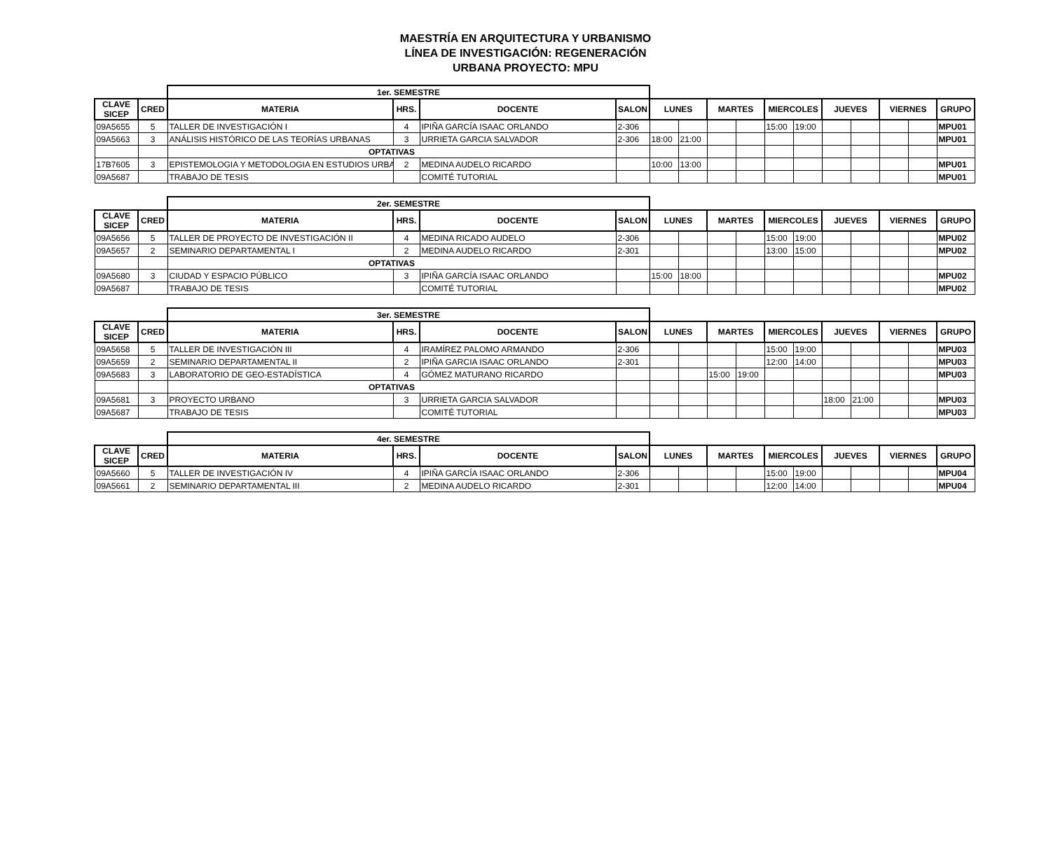MAESTRÍA EN ARQUITECTURA Y URBANISMO
LÍNEA DE INVESTIGACIÓN: REGENERACIÓN
URBANA PROYECTO: MPU
| | | 1er. SEMESTRE | | | | | | | | | | | | | | |
| CLAVE SICEP | CRED | MATERIA | HRS. | DOCENTE | SALON | LUNES | | MARTES | | MIERCOLES | | JUEVES | | VIERNES | | GRUPO |
| 09A5655 | 5 | TALLER DE INVESTIGACIÓN I | 4 | IPIÑA GARCÍA ISAAC ORLANDO | 2-306 | | | | | 15:00 | 19:00 | | | | | MPU01 |
| 09A5663 | 3 | ANÁLISIS HISTÓRICO DE LAS TEORÍAS URBANAS | 3 | URRIETA GARCIA SALVADOR | 2-306 | 18:00 | 21:00 | | | | | | | | | MPU01 |
| | | OPTATIVAS | | | | | | | | | | | | | | |
| 17B7605 | 3 | EPISTEMOLOGIA Y METODOLOGIA EN ESTUDIOS URBA | 2 | MEDINA AUDELO RICARDO | | 10:00 | 13:00 | | | | | | | | | MPU01 |
| 09A5687 | | TRABAJO DE TESIS | | COMITÉ TUTORIAL | | | | | | | | | | | | MPU01 |
| | | 2er. SEMESTRE | | | | | | | | | | | | | | |
| CLAVE SICEP | CRED | MATERIA | HRS. | DOCENTE | SALON | LUNES | | MARTES | | MIERCOLES | | JUEVES | | VIERNES | | GRUPO |
| 09A5656 | 5 | TALLER DE PROYECTO DE INVESTIGACIÓN II | 4 | MEDINA RICADO AUDELO | 2-306 | | | | | 15:00 | 19:00 | | | | | MPU02 |
| 09A5657 | 2 | SEMINARIO DEPARTAMENTAL I | 2 | MEDINA AUDELO RICARDO | 2-301 | | | | | 13:00 | 15:00 | | | | | MPU02 |
| | | OPTATIVAS | | | | | | | | | | | | | | |
| 09A5680 | 3 | CIUDAD Y ESPACIO PÚBLICO | 3 | IPIÑA GARCÍA ISAAC ORLANDO | | 15:00 | 18:00 | | | | | | | | | MPU02 |
| 09A5687 | | TRABAJO DE TESIS | | COMITÉ TUTORIAL | | | | | | | | | | | | MPU02 |
| | | 3er. SEMESTRE | | | | | | | | | | | | | | |
| CLAVE SICEP | CRED | MATERIA | HRS. | DOCENTE | SALON | LUNES | | MARTES | | MIERCOLES | | JUEVES | | VIERNES | | GRUPO |
| 09A5658 | 5 | TALLER DE INVESTIGACIÓN III | 4 | IRAMÍREZ PALOMO ARMANDO | 2-306 | | | | | 15:00 | 19:00 | | | | | MPU03 |
| 09A5659 | 2 | SEMINARIO DEPARTAMENTAL II | 2 | IPIÑA GARCIA ISAAC ORLANDO | 2-301 | | | | | 12:00 | 14:00 | | | | | MPU03 |
| 09A5683 | 3 | LABORATORIO DE GEO-ESTADÍSTICA | 4 | GÓMEZ MATURANO RICARDO | | | | 15:00 | 19:00 | | | | | | | MPU03 |
| | | OPTATIVAS | | | | | | | | | | | | | | |
| 09A5681 | 3 | PROYECTO URBANO | 3 | URRIETA GARCIA SALVADOR | | | | | | | | 18:00 | 21:00 | | | MPU03 |
| 09A5687 | | TRABAJO DE TESIS | | COMITÉ TUTORIAL | | | | | | | | | | | | MPU03 |
| | | 4er. SEMESTRE | | | | | | | | | | | | | | |
| CLAVE SICEP | CRED | MATERIA | HRS. | DOCENTE | SALON | LUNES | | MARTES | | MIERCOLES | | JUEVES | | VIERNES | | GRUPO |
| 09A5660 | 5 | TALLER DE INVESTIGACIÓN IV | 4 | IPIÑA GARCÍA ISAAC ORLANDO | 2-306 | | | | | 15:00 | 19:00 | | | | | MPU04 |
| 09A5661 | 2 | SEMINARIO DEPARTAMENTAL III | 2 | MEDINA AUDELO RICARDO | 2-301 | | | | | 12:00 | 14:00 | | | | | MPU04 |